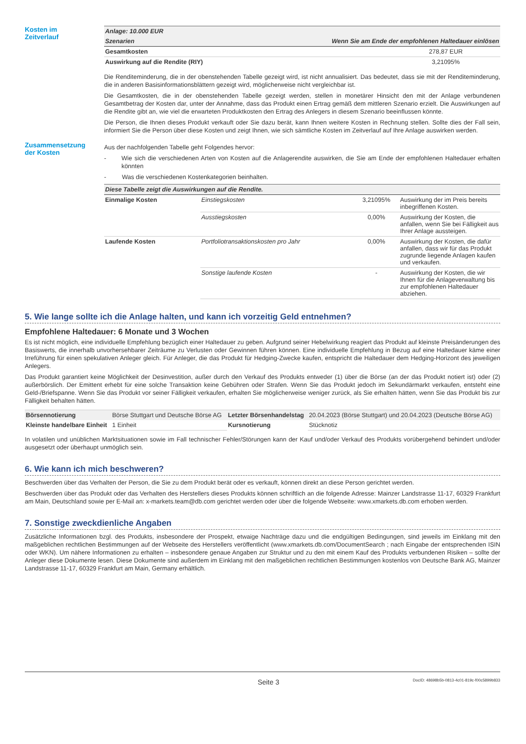Kosten im
Zeitverlauf
| Anlage: 10.000 EUR | |
| Szenarien | Wenn Sie am Ende der empfohlenen Haltedauer einlösen |
| Gesamtkosten | 278,87 EUR |
| Auswirkung auf die Rendite (RIY) | 3,21095% |
Die Renditeminderung, die in der obenstehenden Tabelle gezeigt wird, ist nicht annualisiert. Das bedeutet, dass sie mit der Renditeminderung, die in anderen Basisinformationsblättern gezeigt wird, möglicherweise nicht vergleichbar ist.
Die Gesamtkosten, die in der obenstehenden Tabelle gezeigt werden, stellen in monetärer Hinsicht den mit der Anlage verbundenen Gesamtbetrag der Kosten dar, unter der Annahme, dass das Produkt einen Ertrag gemäß dem mittleren Szenario erzielt. Die Auswirkungen auf die Rendite gibt an, wie viel die erwarteten Produktkosten den Ertrag des Anlegers in diesem Szenario beeinflussen könnte.
Die Person, die Ihnen dieses Produkt verkauft oder Sie dazu berät, kann Ihnen weitere Kosten in Rechnung stellen. Sollte dies der Fall sein, informiert Sie die Person über diese Kosten und zeigt Ihnen, wie sich sämtliche Kosten im Zeitverlauf auf Ihre Anlage auswirken werden.
Zusammensetzung
der Kosten
Aus der nachfolgenden Tabelle geht Folgendes hervor:
- Wie sich die verschiedenen Arten von Kosten auf die Anlagerendite auswirken, die Sie am Ende der empfohlenen Haltedauer erhalten könnten
- Was die verschiedenen Kostenkategorien beinhalten.
| Diese Tabelle zeigt die Auswirkungen auf die Rendite. | | | |
| --- | --- | --- | --- |
| Einmalige Kosten | Einstiegskosten | 3,21095% | Auswirkung der im Preis bereits inbegriffenen Kosten. |
| | Ausstiegskosten | 0,00% | Auswirkung der Kosten, die anfallen, wenn Sie bei Fälligkeit aus Ihrer Anlage aussteigen. |
| Laufende Kosten | Portfoliotransaktionskosten pro Jahr | 0,00% | Auswirkung der Kosten, die dafür anfallen, dass wir für das Produkt zugrunde liegende Anlagen kaufen und verkaufen. |
| | Sonstige laufende Kosten | - | Auswirkung der Kosten, die wir Ihnen für die Anlageverwaltung bis zur empfohlenen Haltedauer abziehen. |
5. Wie lange sollte ich die Anlage halten, und kann ich vorzeitig Geld entnehmen?
Empfohlene Haltedauer: 6 Monate und 3 Wochen
Es ist nicht möglich, eine individuelle Empfehlung bezüglich einer Haltedauer zu geben. Aufgrund seiner Hebelwirkung reagiert das Produkt auf kleinste Preisänderungen des Basiswerts, die innerhalb unvorhersehbarer Zeiträume zu Verlusten oder Gewinnen führen können. Eine individuelle Empfehlung in Bezug auf eine Haltedauer käme einer Irreführung für einen spekulativen Anleger gleich. Für Anleger, die das Produkt für Hedging-Zwecke kaufen, entspricht die Haltedauer dem Hedging-Horizont des jeweiligen Anlegers.
Das Produkt garantiert keine Möglichkeit der Desinvestition, außer durch den Verkauf des Produkts entweder (1) über die Börse (an der das Produkt notiert ist) oder (2) außerbörslich. Der Emittent erhebt für eine solche Transaktion keine Gebühren oder Strafen. Wenn Sie das Produkt jedoch im Sekundärmarkt verkaufen, entsteht eine Geld-/Briefspanne. Wenn Sie das Produkt vor seiner Fälligkeit verkaufen, erhalten Sie möglicherweise weniger zurück, als Sie erhalten hätten, wenn Sie das Produkt bis zur Fälligkeit behalten hätten.
| Börsennotierung | Börse Stuttgart und Deutsche Börse AG | Letzter Börsenhandelstag | 20.04.2023 (Börse Stuttgart) und 20.04.2023 (Deutsche Börse AG) |
| Kleinste handelbare Einheit | 1 Einheit | Kursnotierung | Stücknotiz |
In volatilen und unüblichen Marktsituationen sowie im Fall technischer Fehler/Störungen kann der Kauf und/oder Verkauf des Produkts vorübergehend behindert und/oder ausgesetzt oder überhaupt unmöglich sein.
6. Wie kann ich mich beschweren?
Beschwerden über das Verhalten der Person, die Sie zu dem Produkt berät oder es verkauft, können direkt an diese Person gerichtet werden.
Beschwerden über das Produkt oder das Verhalten des Herstellers dieses Produkts können schriftlich an die folgende Adresse: Mainzer Landstrasse 11-17, 60329 Frankfurt am Main, Deutschland sowie per E-Mail an: x-markets.team@db.com gerichtet werden oder über die folgende Webseite: www.xmarkets.db.com erhoben werden.
7. Sonstige zweckdienliche Angaben
Zusätzliche Informationen bzgl. des Produkts, insbesondere der Prospekt, etwaige Nachträge dazu und die endgültigen Bedingungen, sind jeweils im Einklang mit den maßgeblichen rechtlichen Bestimmungen auf der Webseite des Herstellers veröffentlicht (www.xmarkets.db.com/DocumentSearch ; nach Eingabe der entsprechenden ISIN oder WKN). Um nähere Informationen zu erhalten – insbesondere genaue Angaben zur Struktur und zu den mit einem Kauf des Produkts verbundenen Risiken – sollte der Anleger diese Dokumente lesen. Diese Dokumente sind außerdem im Einklang mit den maßgeblichen rechtlichen Bestimmungen kostenlos von Deutsche Bank AG, Mainzer Landstrasse 11-17, 60329 Frankfurt am Main, Germany erhältlich.
Seite 3 DocID: 48698b5b-0813-4c01-819c-f00c5899b833